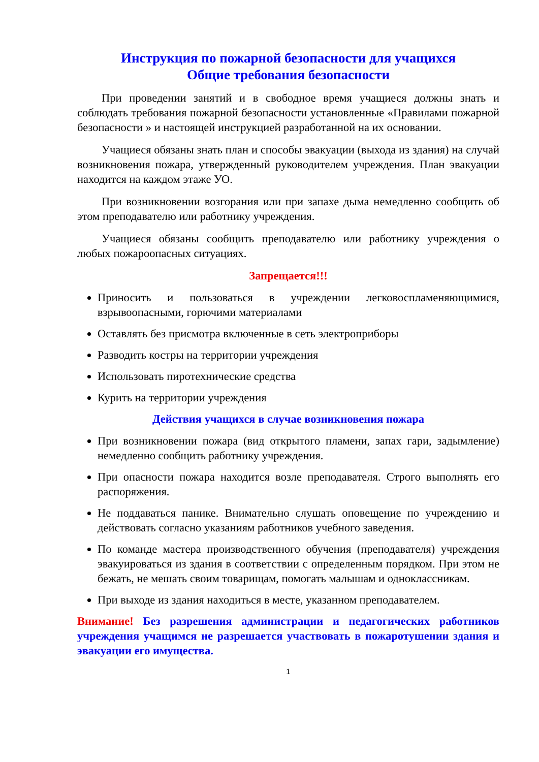Инструкция по пожарной безопасности для учащихся
Общие требования безопасности
При проведении занятий и в свободное время учащиеся должны знать и соблюдать требования пожарной безопасности установленные «Правилами пожарной безопасности » и настоящей инструкцией разработанной на их основании.
Учащиеся обязаны знать план и способы эвакуации (выхода из здания) на случай возникновения пожара, утвержденный руководителем учреждения. План эвакуации находится на каждом этаже УО.
При возникновении возгорания или при запахе дыма немедленно сообщить об этом преподавателю или работнику учреждения.
Учащиеся обязаны сообщить преподавателю или работнику учреждения о любых пожароопасных ситуациях.
Запрещается!!!
Приносить и пользоваться в учреждении легковоспламеняющимися, взрывоопасными, горючими материалами
Оставлять без присмотра включенные в сеть электроприборы
Разводить костры на территории учреждения
Использовать пиротехнические средства
Курить на территории учреждения
Действия учащихся в случае возникновения пожара
При возникновении пожара (вид открытого пламени, запах гари, задымление) немедленно сообщить работнику учреждения.
При опасности пожара находится возле преподавателя. Строго выполнять его распоряжения.
Не поддаваться панике. Внимательно слушать оповещение по учреждению и действовать согласно указаниям работников учебного заведения.
По команде мастера производственного обучения (преподавателя) учреждения эвакуироваться из здания в соответствии с определенным порядком. При этом не бежать, не мешать своим товарищам, помогать малышам и одноклассникам.
При выходе из здания находиться в месте, указанном преподавателем.
Внимание! Без разрешения администрации и педагогических работников учреждения учащимся не разрешается участвовать в пожаротушении здания и эвакуации его имущества.
1